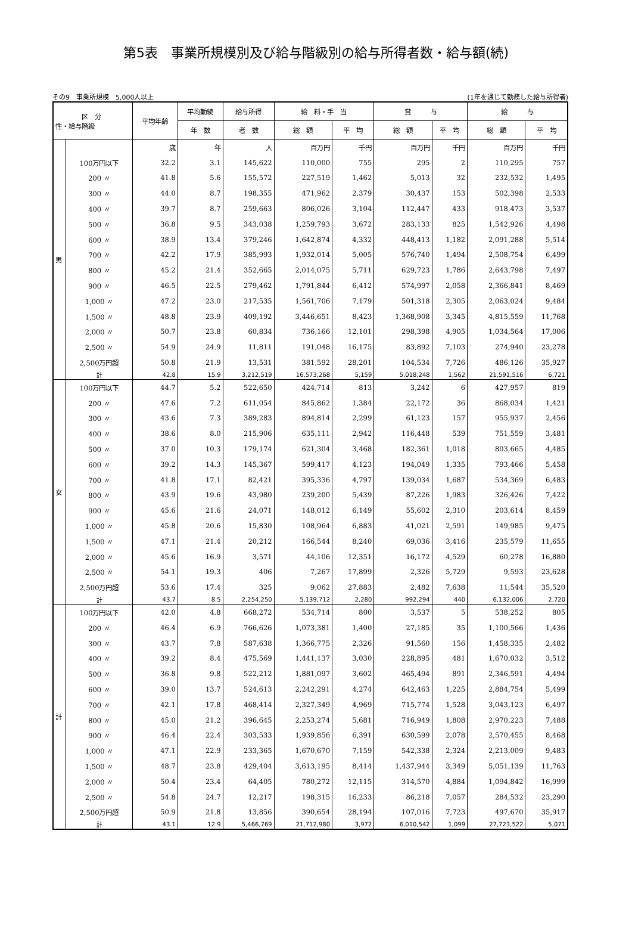第5表　事業所規模別及び給与階級別の給与所得者数・給与額(続)
その9　事業所規模　5,000人以上 (1年を通じて勤務した給与所得者)
| 区 分 性・給与階級 | | 平均年齢 | 平均勤続 | 給与所得 | 給 料・手 当 | | 賞 与 | | 給 与 | |
| --- | --- | --- | --- | --- | --- | --- | --- | --- | --- | --- |
| | | | 年 数 | 者 数 | 総 額 | 平 均 | 総 額 | 平 均 | 総 額 | 平 均 |
| 男 | | 歳 | 年 | 人 | 百万円 | 千円 | 百万円 | 千円 | 百万円 | 千円 |
| | 100万円以下 | 32.2 | 3.1 | 145,622 | 110,000 | 755 | 295 | 2 | 110,295 | 757 |
| | 200 〃 | 41.8 | 5.6 | 155,572 | 227,519 | 1,462 | 5,013 | 32 | 232,532 | 1,495 |
| | 300 〃 | 44.0 | 8.7 | 198,355 | 471,962 | 2,379 | 30,437 | 153 | 502,398 | 2,533 |
| | 400 〃 | 39.7 | 8.7 | 259,663 | 806,026 | 3,104 | 112,447 | 433 | 918,473 | 3,537 |
| | 500 〃 | 36.8 | 9.5 | 343,038 | 1,259,793 | 3,672 | 283,133 | 825 | 1,542,926 | 4,498 |
| | 600 〃 | 38.9 | 13.4 | 379,246 | 1,642,874 | 4,332 | 448,413 | 1,182 | 2,091,288 | 5,514 |
| | 700 〃 | 42.2 | 17.9 | 385,993 | 1,932,014 | 5,005 | 576,740 | 1,494 | 2,508,754 | 6,499 |
| | 800 〃 | 45.2 | 21.4 | 352,665 | 2,014,075 | 5,711 | 629,723 | 1,786 | 2,643,798 | 7,497 |
| | 900 〃 | 46.5 | 22.5 | 279,462 | 1,791,844 | 6,412 | 574,997 | 2,058 | 2,366,841 | 8,469 |
| | 1,000 〃 | 47.2 | 23.0 | 217,535 | 1,561,706 | 7,179 | 501,318 | 2,305 | 2,063,024 | 9,484 |
| | 1,500 〃 | 48.8 | 23.9 | 409,192 | 3,446,651 | 8,423 | 1,368,908 | 3,345 | 4,815,559 | 11,768 |
| | 2,000 〃 | 50.7 | 23.8 | 60,834 | 736,166 | 12,101 | 298,398 | 4,905 | 1,034,564 | 17,006 |
| | 2,500 〃 | 54.9 | 24.9 | 11,811 | 191,048 | 16,175 | 83,892 | 7,103 | 274,940 | 23,278 |
| | 2,500万円超 | 50.8 | 21.9 | 13,531 | 381,592 | 28,201 | 104,534 | 7,726 | 486,126 | 35,927 |
| | 計 | 42.8 | 15.9 | 3,212,519 | 16,573,268 | 5,159 | 5,018,248 | 1,562 | 21,591,516 | 6,721 |
| 女 | 100万円以下 | 44.7 | 5.2 | 522,650 | 424,714 | 813 | 3,242 | 6 | 427,957 | 819 |
| | 200 〃 | 47.6 | 7.2 | 611,054 | 845,862 | 1,384 | 22,172 | 36 | 868,034 | 1,421 |
| | 300 〃 | 43.6 | 7.3 | 389,283 | 894,814 | 2,299 | 61,123 | 157 | 955,937 | 2,456 |
| | 400 〃 | 38.6 | 8.0 | 215,906 | 635,111 | 2,942 | 116,448 | 539 | 751,559 | 3,481 |
| | 500 〃 | 37.0 | 10.3 | 179,174 | 621,304 | 3,468 | 182,361 | 1,018 | 803,665 | 4,485 |
| | 600 〃 | 39.2 | 14.3 | 145,367 | 599,417 | 4,123 | 194,049 | 1,335 | 793,466 | 5,458 |
| | 700 〃 | 41.8 | 17.1 | 82,421 | 395,336 | 4,797 | 139,034 | 1,687 | 534,369 | 6,483 |
| | 800 〃 | 43.9 | 19.6 | 43,980 | 239,200 | 5,439 | 87,226 | 1,983 | 326,426 | 7,422 |
| | 900 〃 | 45.6 | 21.6 | 24,071 | 148,012 | 6,149 | 55,602 | 2,310 | 203,614 | 8,459 |
| | 1,000 〃 | 45.8 | 20.6 | 15,830 | 108,964 | 6,883 | 41,021 | 2,591 | 149,985 | 9,475 |
| | 1,500 〃 | 47.1 | 21.4 | 20,212 | 166,544 | 8,240 | 69,036 | 3,416 | 235,579 | 11,655 |
| | 2,000 〃 | 45.6 | 16.9 | 3,571 | 44,106 | 12,351 | 16,172 | 4,529 | 60,278 | 16,880 |
| | 2,500 〃 | 54.1 | 19.3 | 406 | 7,267 | 17,899 | 2,326 | 5,729 | 9,593 | 23,628 |
| | 2,500万円超 | 53.6 | 17.4 | 325 | 9,062 | 27,883 | 2,482 | 7,638 | 11,544 | 35,520 |
| | 計 | 43.7 | 8.5 | 2,254,250 | 5,139,712 | 2,280 | 992,294 | 440 | 6,132,006 | 2,720 |
| 計 | 100万円以下 | 42.0 | 4.8 | 668,272 | 534,714 | 800 | 3,537 | 5 | 538,252 | 805 |
| | 200 〃 | 46.4 | 6.9 | 766,626 | 1,073,381 | 1,400 | 27,185 | 35 | 1,100,566 | 1,436 |
| | 300 〃 | 43.7 | 7.8 | 587,638 | 1,366,775 | 2,326 | 91,560 | 156 | 1,458,335 | 2,482 |
| | 400 〃 | 39.2 | 8.4 | 475,569 | 1,441,137 | 3,030 | 228,895 | 481 | 1,670,032 | 3,512 |
| | 500 〃 | 36.8 | 9.8 | 522,212 | 1,881,097 | 3,602 | 465,494 | 891 | 2,346,591 | 4,494 |
| | 600 〃 | 39.0 | 13.7 | 524,613 | 2,242,291 | 4,274 | 642,463 | 1,225 | 2,884,754 | 5,499 |
| | 700 〃 | 42.1 | 17.8 | 468,414 | 2,327,349 | 4,969 | 715,774 | 1,528 | 3,043,123 | 6,497 |
| | 800 〃 | 45.0 | 21.2 | 396,645 | 2,253,274 | 5,681 | 716,949 | 1,808 | 2,970,223 | 7,488 |
| | 900 〃 | 46.4 | 22.4 | 303,533 | 1,939,856 | 6,391 | 630,599 | 2,078 | 2,570,455 | 8,468 |
| | 1,000 〃 | 47.1 | 22.9 | 233,365 | 1,670,670 | 7,159 | 542,338 | 2,324 | 2,213,009 | 9,483 |
| | 1,500 〃 | 48.7 | 23.8 | 429,404 | 3,613,195 | 8,414 | 1,437,944 | 3,349 | 5,051,139 | 11,763 |
| | 2,000 〃 | 50.4 | 23.4 | 64,405 | 780,272 | 12,115 | 314,570 | 4,884 | 1,094,842 | 16,999 |
| | 2,500 〃 | 54.8 | 24.7 | 12,217 | 198,315 | 16,233 | 86,218 | 7,057 | 284,532 | 23,290 |
| | 2,500万円超 | 50.9 | 21.8 | 13,856 | 390,654 | 28,194 | 107,016 | 7,723 | 497,670 | 35,917 |
| | 計 | 43.1 | 12.9 | 5,466,769 | 21,712,980 | 3,972 | 6,010,542 | 1,099 | 27,723,522 | 5,071 |